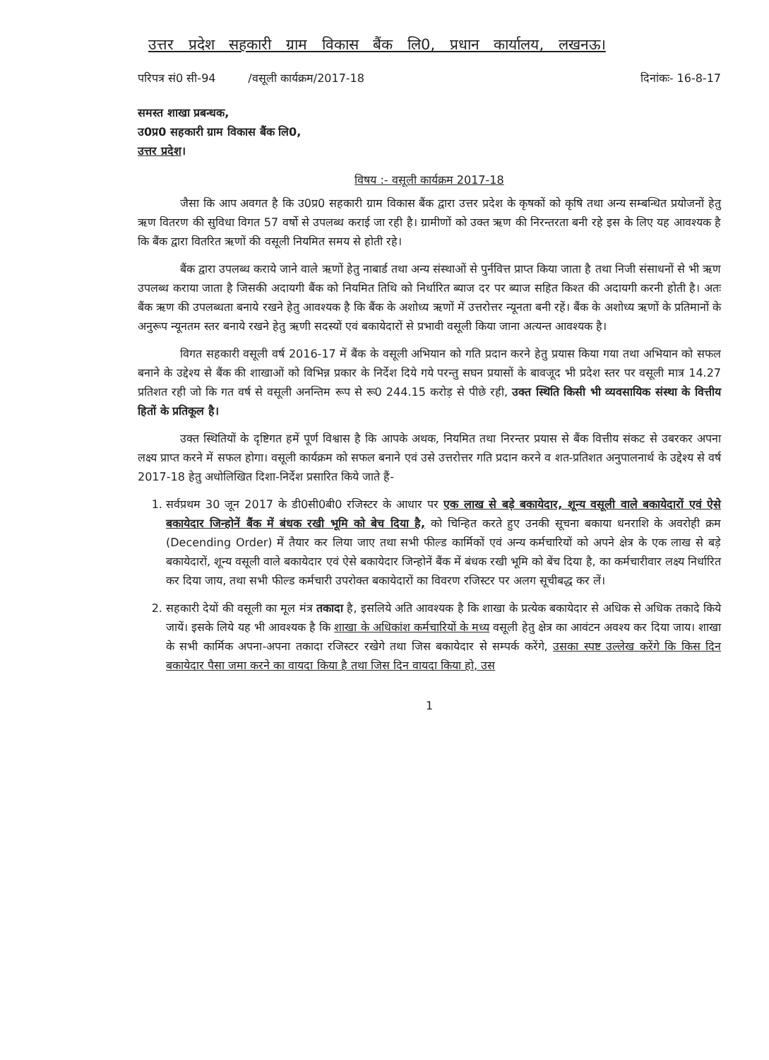उत्तर प्रदेश सहकारी ग्राम विकास बैंक लि0, प्रधान कार्यालय, लखनऊ।
परिपत्र सं0 सी-94 /वसूली कार्यक्रम/2017-18 दिनांकः- 16-8-17
समस्त शाखा प्रबन्धक,
उ0प्र0 सहकारी ग्राम विकास बैंक लि0,
उत्तर प्रदेश।
विषय :- वसूली कार्यक्रम 2017-18
जैसा कि आप अवगत है कि उ0प्र0 सहकारी ग्राम विकास बैंक द्वारा उत्तर प्रदेश के कृषकों को कृषि तथा अन्य सम्बन्धित प्रयोजनों हेतु ऋण वितरण की सुविधा विगत 57 वर्षो से उपलब्ध कराई जा रही है। ग्रामीणों को उक्त ऋण की निरन्तरता बनी रहे इस के लिए यह आवश्यक है कि बैंक द्वारा वितरित ऋणों की वसूली नियमित समय से होती रहे।
बैंक द्वारा उपलब्ध कराये जाने वाले ऋणों हेतु नाबार्ड तथा अन्य संस्थाओं से पुर्नवित्त प्राप्त किया जाता है तथा निजी संसाधनों से भी ऋण उपलब्ध कराया जाता है जिसकी अदायगी बैंक को नियमित तिथि को निर्धारित ब्याज दर पर ब्याज सहित किश्त की अदायगी करनी होती है। अतः बैंक ऋण की उपलब्धता बनाये रखने हेतु आवश्यक है कि बैंक के अशोध्य ऋणों में उत्तरोत्तर न्यूनता बनी रहें। बैंक के अशोध्य ऋणों के प्रतिमानों के अनुरूप न्यूनतम स्तर बनाये रखने हेतु ऋणी सदस्यों एवं बकायेदारों से प्रभावी वसूली किया जाना अत्यन्त आवश्यक है।
विगत सहकारी वसूली वर्ष 2016-17 में बैंक के वसूली अभियान को गति प्रदान करने हेतु प्रयास किया गया तथा अभियान को सफल बनाने के उद्देश्य से बैंक की शाखाओं को विभिन्न प्रकार के निर्देश दिये गये परन्तु सघन प्रयासों के बावजूद भी प्रदेश स्तर पर वसूली मात्र 14.27 प्रतिशत रही जो कि गत वर्ष से वसूली अनन्तिम रूप से रू0 244.15 करोड़ से पीछे रही, उक्त स्थिति किसी भी व्यवसायिक संस्था के वित्तीय हितों के प्रतिकूल है।
उक्त स्थितियों के दृष्टिगत हमें पूर्ण विश्वास है कि आपके अथक, नियमित तथा निरन्तर प्रयास से बैंक वित्तीय संकट से उबरकर अपना लक्ष्य प्राप्त करने में सफल होगा। वसूली कार्यक्रम को सफल बनाने एवं उसे उत्तरोत्तर गति प्रदान करने व शत-प्रतिशत अनुपालनार्थ के उद्देश्य से वर्ष 2017-18 हेतु अधोलिखित दिशा-निर्देश प्रसारित किये जाते हैं-
1. सर्वप्रथम 30 जून 2017 के डी0सी0बी0 रजिस्टर के आधार पर एक लाख से बड़े बकायेदार, शून्य वसूली वाले बकायेदारों एवं ऐसे बकायेदार जिन्होनें बैंक में बंधक रखी भूमि को बेच दिया है, को चिन्हित करते हुए उनकी सूचना बकाया धनराशि के अवरोही क्रम (Decending Order) में तैयार कर लिया जाए तथा सभी फील्ड कार्मिकों एवं अन्य कर्मचारियों को अपने क्षेत्र के एक लाख से बड़े बकायेदारों, शून्य वसूली वाले बकायेदार एवं ऐसे बकायेदार जिन्होनें बैंक में बंधक रखी भूमि को बेंच दिया है, का कर्मचारीवार लक्ष्य निर्धारित कर दिया जाय, तथा सभी फील्ड कर्मचारी उपरोक्त बकायेदारों का विवरण रजिस्टर पर अलग सूचीबद्ध कर लें।
2. सहकारी देयों की वसूली का मूल मंत्र तकादा है, इसलिये अति आवश्यक है कि शाखा के प्रत्येक बकायेदार से अधिक से अधिक तकादे किये जायें। इसके लिये यह भी आवश्यक है कि शाखा के अधिकांश कर्मचारियों के मध्य वसूली हेतु क्षेत्र का आवंटन अवश्य कर दिया जाय। शाखा के सभी कार्मिक अपना-अपना तकादा रजिस्टर रखेगे तथा जिस बकायेदार से सम्पर्क करेंगे, उसका स्पष्ट उल्लेख करेंगे कि किस दिन बकायेदार पैसा जमा करने का वायदा किया है तथा जिस दिन वायदा किया हो, उस
1